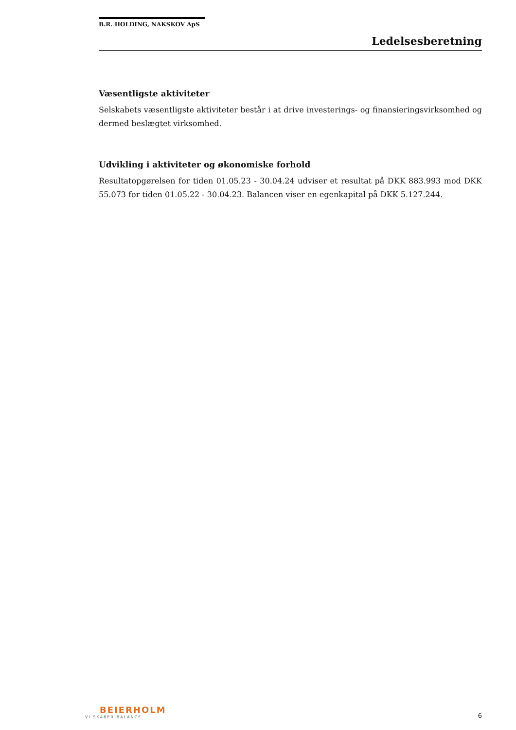B.R. HOLDING, NAKSKOV ApS
Ledelsesberetning
Væsentligste aktiviteter
Selskabets væsentligste aktiviteter består i at drive investerings- og finansieringsvirksomhed og dermed beslægtet virksomhed.
Udvikling i aktiviteter og økonomiske forhold
Resultatopgørelsen for tiden 01.05.23 - 30.04.24 udviser et resultat på DKK 883.993 mod DKK 55.073 for tiden 01.05.22 - 30.04.23. Balancen viser en egenkapital på DKK 5.127.244.
BEIERHOLM
VI SKABER BALANCE
6